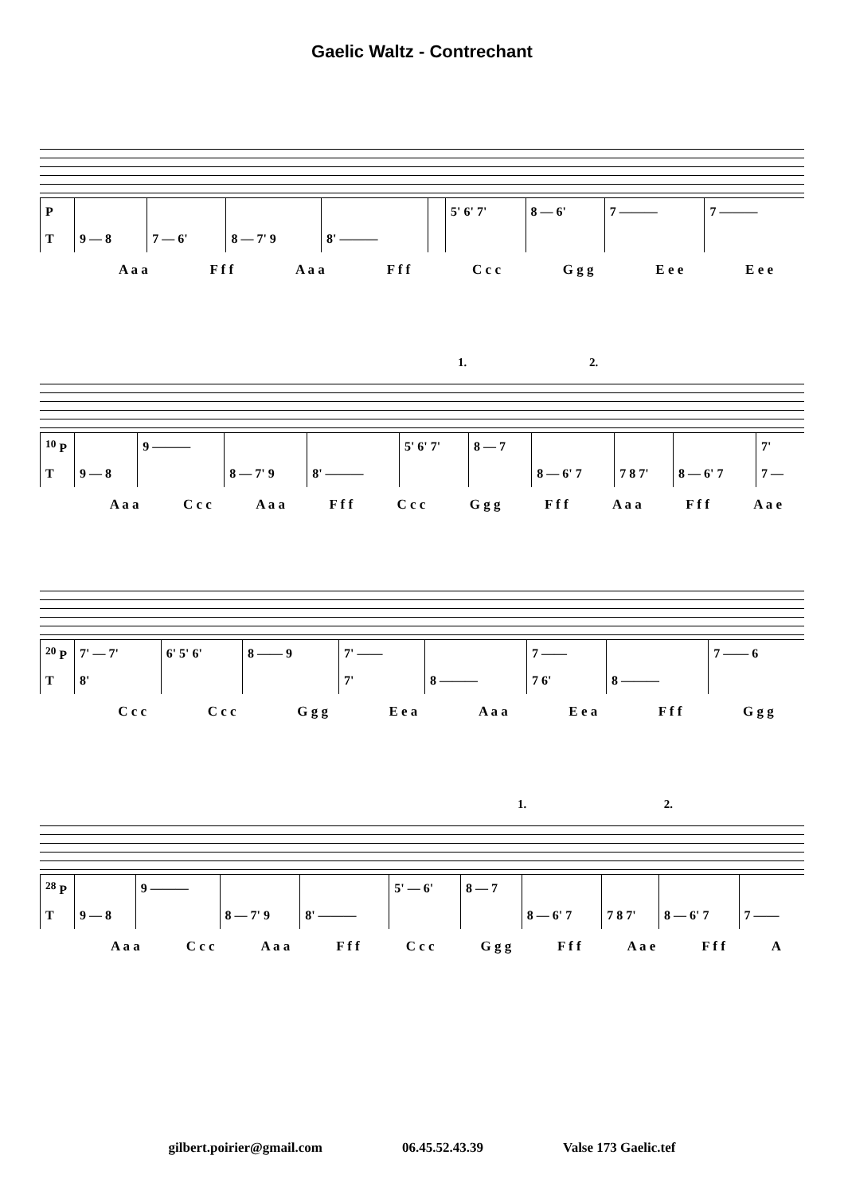Gaelic Waltz - Contrechant
| P | | | | | | 5' 6' 7' | 8 — 6' | 7 ——— | 7 ——— |
| T | 9 — 8 | 7 — 6' | 8 — 7' 9 | 8' ——— | | | | | |
A a a F f f A a a F f f C c c G g g E e e E e e
1. 2.
| <sup>10</sup> P | | 9 ——— | | | 5' 6' 7' | 8 — 7 | | | | 7' |
| T | 9 — 8 | | 8 — 7' 9 | 8' ——— | | | 8 — 6' 7 | 7 8 7' | 8 — 6' 7 | 7 — |
A a a C c c A a a F f f C c c G g g F f f A a a F f f A a e
| <sup>20</sup> P | 7' — 7' | 6' 5' 6' | 8 —— 9 | 7' —— | | 7 —— | | 7 —— 6 |
| T | 8' | | | 7' | 8 ——— | 7 6' | 8 ——— | |
C c c C c c G g g E e a A a a E e a F f f G g g
1. 2.
| <sup>28</sup> P | | 9 ——— | | | 5' — 6' | 8 — 7 | | | | |
| T | 9 — 8 | | 8 — 7' 9 | 8' ——— | | | 8 — 6' 7 | 7 8 7' | 8 — 6' 7 | 7 —— |
A a a C c c A a a F f f C c c G g g F f f A a e F f f A
gilbert.poirier@gmail.com 06.45.52.43.39 Valse 173 Gaelic.tef